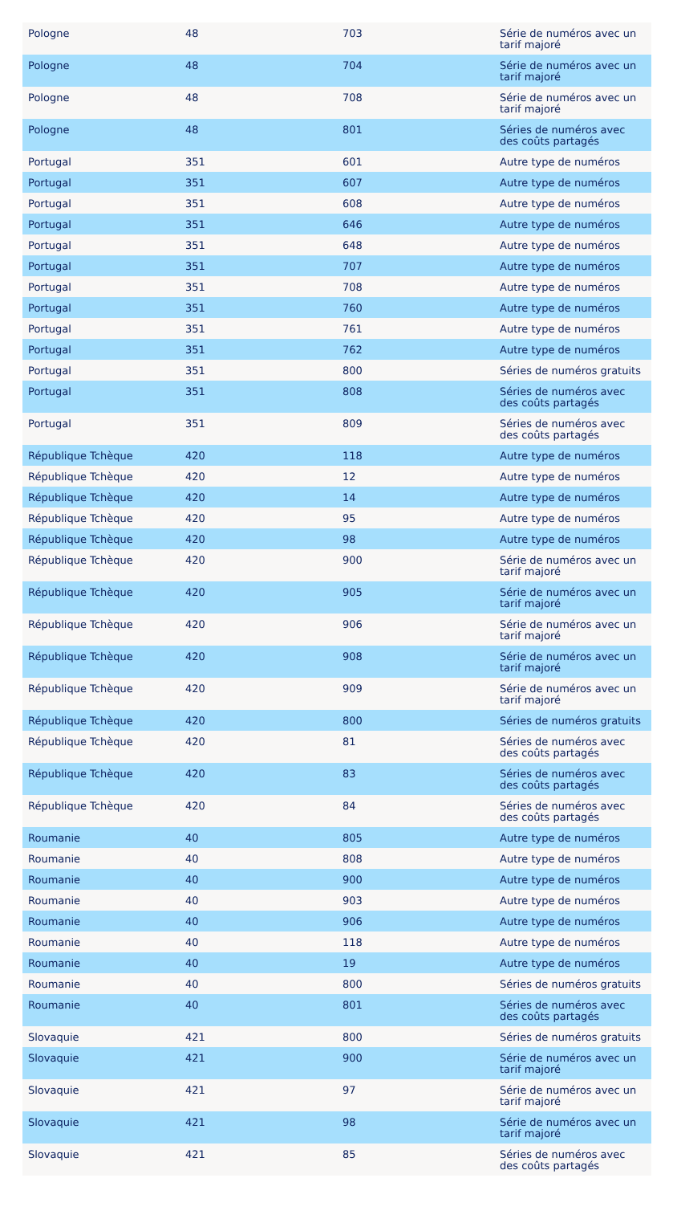| Pologne | 48 | 703 | Série de numéros avec un tarif majoré |
| Pologne | 48 | 704 | Série de numéros avec un tarif majoré |
| Pologne | 48 | 708 | Série de numéros avec un tarif majoré |
| Pologne | 48 | 801 | Séries de numéros avec des coûts partagés |
| Portugal | 351 | 601 | Autre type de numéros |
| Portugal | 351 | 607 | Autre type de numéros |
| Portugal | 351 | 608 | Autre type de numéros |
| Portugal | 351 | 646 | Autre type de numéros |
| Portugal | 351 | 648 | Autre type de numéros |
| Portugal | 351 | 707 | Autre type de numéros |
| Portugal | 351 | 708 | Autre type de numéros |
| Portugal | 351 | 760 | Autre type de numéros |
| Portugal | 351 | 761 | Autre type de numéros |
| Portugal | 351 | 762 | Autre type de numéros |
| Portugal | 351 | 800 | Séries de numéros gratuits |
| Portugal | 351 | 808 | Séries de numéros avec des coûts partagés |
| Portugal | 351 | 809 | Séries de numéros avec des coûts partagés |
| République Tchèque | 420 | 118 | Autre type de numéros |
| République Tchèque | 420 | 12 | Autre type de numéros |
| République Tchèque | 420 | 14 | Autre type de numéros |
| République Tchèque | 420 | 95 | Autre type de numéros |
| République Tchèque | 420 | 98 | Autre type de numéros |
| République Tchèque | 420 | 900 | Série de numéros avec un tarif majoré |
| République Tchèque | 420 | 905 | Série de numéros avec un tarif majoré |
| République Tchèque | 420 | 906 | Série de numéros avec un tarif majoré |
| République Tchèque | 420 | 908 | Série de numéros avec un tarif majoré |
| République Tchèque | 420 | 909 | Série de numéros avec un tarif majoré |
| République Tchèque | 420 | 800 | Séries de numéros gratuits |
| République Tchèque | 420 | 81 | Séries de numéros avec des coûts partagés |
| République Tchèque | 420 | 83 | Séries de numéros avec des coûts partagés |
| République Tchèque | 420 | 84 | Séries de numéros avec des coûts partagés |
| Roumanie | 40 | 805 | Autre type de numéros |
| Roumanie | 40 | 808 | Autre type de numéros |
| Roumanie | 40 | 900 | Autre type de numéros |
| Roumanie | 40 | 903 | Autre type de numéros |
| Roumanie | 40 | 906 | Autre type de numéros |
| Roumanie | 40 | 118 | Autre type de numéros |
| Roumanie | 40 | 19 | Autre type de numéros |
| Roumanie | 40 | 800 | Séries de numéros gratuits |
| Roumanie | 40 | 801 | Séries de numéros avec des coûts partagés |
| Slovaquie | 421 | 800 | Séries de numéros gratuits |
| Slovaquie | 421 | 900 | Série de numéros avec un tarif majoré |
| Slovaquie | 421 | 97 | Série de numéros avec un tarif majoré |
| Slovaquie | 421 | 98 | Série de numéros avec un tarif majoré |
| Slovaquie | 421 | 85 | Séries de numéros avec des coûts partagés |